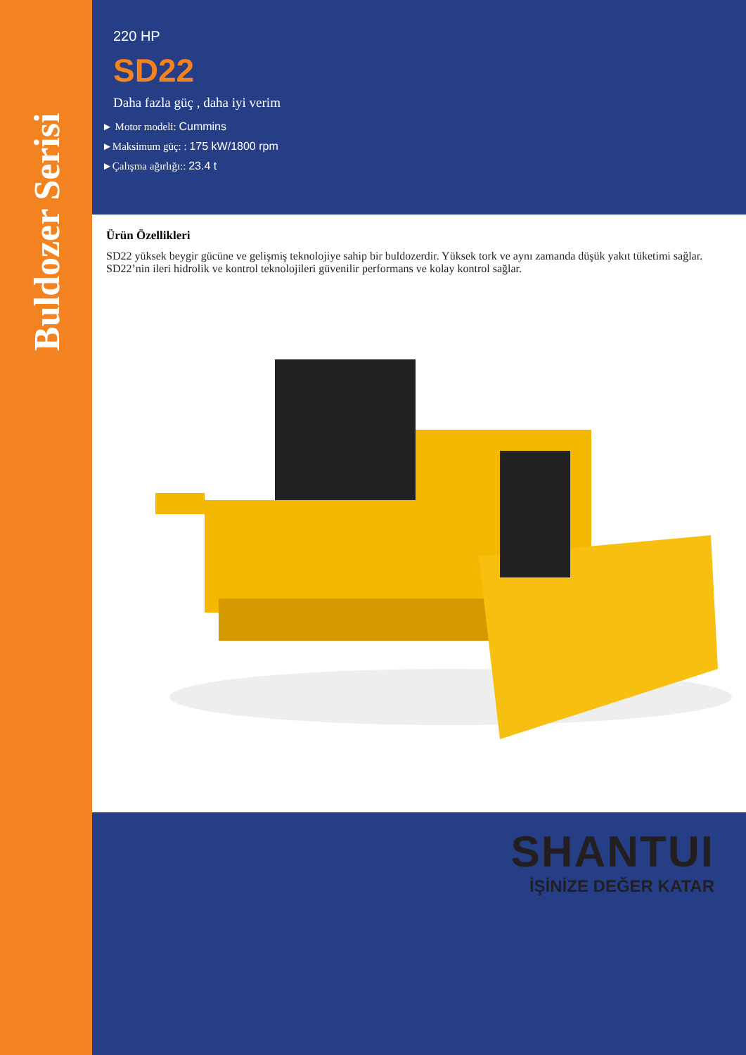Buldozer Serisi
220 HP
SD22
Daha fazla güç , daha iyi verim
► Motor modeli: Cummins
►Maksimum güç: : 175 kW/1800 rpm
►Çalışma ağırlığı:: 23.4 t
Ürün Özellikleri
SD22 yüksek beygir gücüne ve gelişmiş teknolojiye sahip bir buldozerdir. Yüksek tork ve aynı zamanda düşük yakıt tüketimi sağlar. SD22’nin ileri hidrolik ve kontrol teknolojileri güvenilir performans ve kolay kontrol sağlar.
SHANTUI
İŞİNİZE DEĞER KATAR